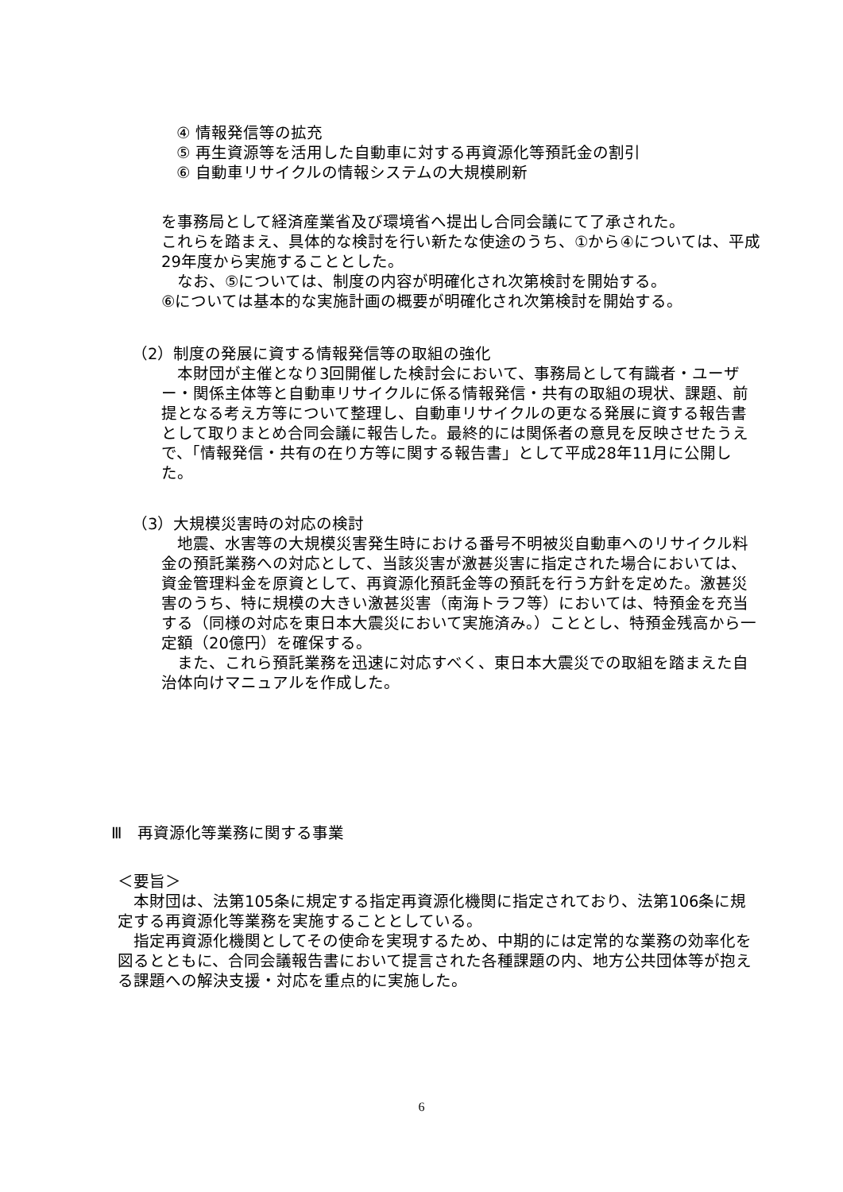④ 情報発信等の拡充
⑤ 再生資源等を活用した自動車に対する再資源化等預託金の割引
⑥ 自動車リサイクルの情報システムの大規模刷新
を事務局として経済産業省及び環境省へ提出し合同会議にて了承された。
これらを踏まえ、具体的な検討を行い新たな使途のうち、①から④については、平成29年度から実施することとした。
　なお、⑤については、制度の内容が明確化され次第検討を開始する。
⑥については基本的な実施計画の概要が明確化され次第検討を開始する。
（2）制度の発展に資する情報発信等の取組の強化
　本財団が主催となり3回開催した検討会において、事務局として有識者・ユーザー・関係主体等と自動車リサイクルに係る情報発信・共有の取組の現状、課題、前提となる考え方等について整理し、自動車リサイクルの更なる発展に資する報告書として取りまとめ合同会議に報告した。最終的には関係者の意見を反映させたうえで、「情報発信・共有の在り方等に関する報告書」として平成28年11月に公開した。
（3）大規模災害時の対応の検討
　地震、水害等の大規模災害発生時における番号不明被災自動車へのリサイクル料金の預託業務への対応として、当該災害が激甚災害に指定された場合においては、資金管理料金を原資として、再資源化預託金等の預託を行う方針を定めた。激甚災害のうち、特に規模の大きい激甚災害（南海トラフ等）においては、特預金を充当する（同様の対応を東日本大震災において実施済み。）こととし、特預金残高から一定額（20億円）を確保する。
　また、これら預託業務を迅速に対応すべく、東日本大震災での取組を踏まえた自治体向けマニュアルを作成した。
Ⅲ　再資源化等業務に関する事業
＜要旨＞
　本財団は、法第105条に規定する指定再資源化機関に指定されており、法第106条に規定する再資源化等業務を実施することとしている。
　指定再資源化機関としてその使命を実現するため、中期的には定常的な業務の効率化を図るとともに、合同会議報告書において提言された各種課題の内、地方公共団体等が抱える課題への解決支援・対応を重点的に実施した。
6